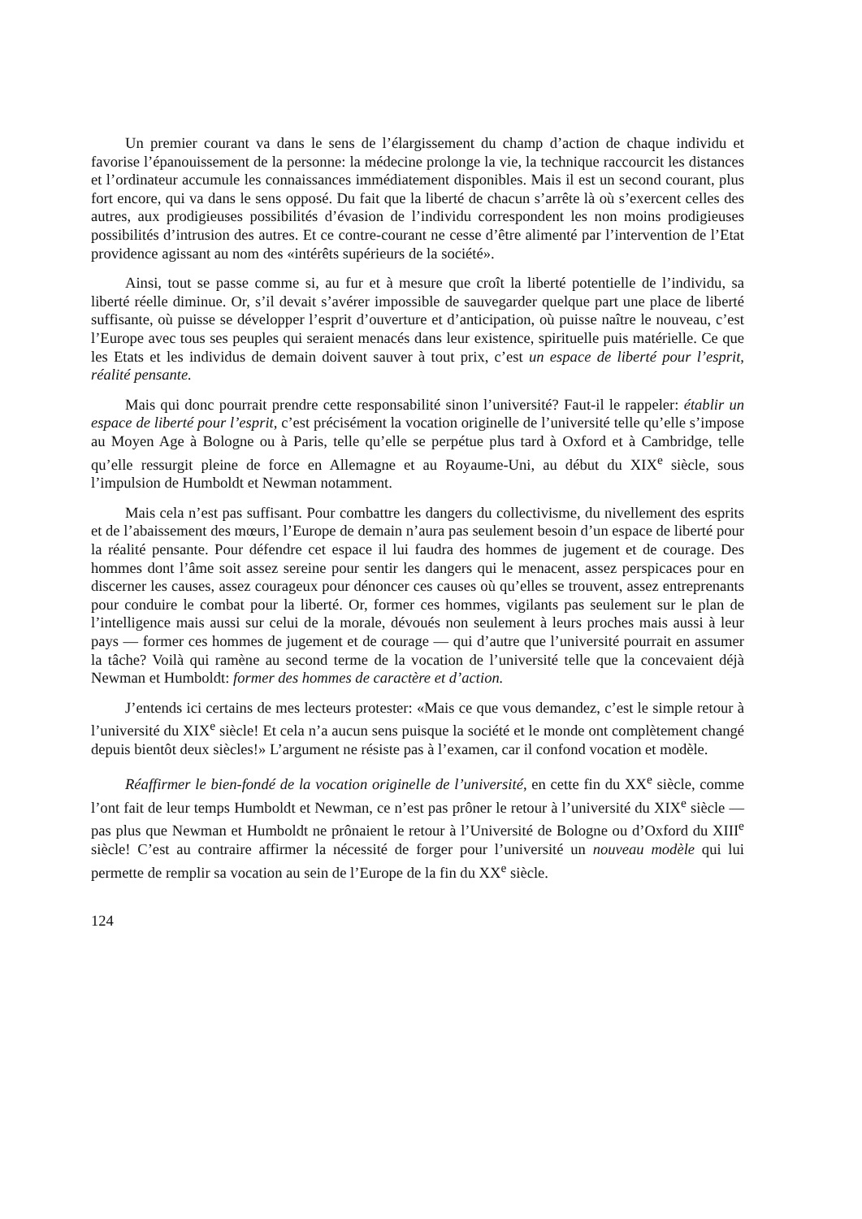Un premier courant va dans le sens de l’élargissement du champ d’action de chaque individu et favorise l’épanouissement de la personne: la médecine prolonge la vie, la technique raccourcit les distances et l’ordinateur accumule les connaissances immédiatement disponibles. Mais il est un second courant, plus fort encore, qui va dans le sens opposé. Du fait que la liberté de chacun s’arrête là où s’exercent celles des autres, aux prodigieuses possibilités d’évasion de l’individu correspondent les non moins prodigieuses possibilités d’intrusion des autres. Et ce contre-courant ne cesse d’être alimenté par l’intervention de l’Etat providence agissant au nom des «intérêts supérieurs de la société».
Ainsi, tout se passe comme si, au fur et à mesure que croît la liberté potentielle de l’individu, sa liberté réelle diminue. Or, s’il devait s’avérer impossible de sauvegarder quelque part une place de liberté suffisante, où puisse se développer l’esprit d’ouverture et d’anticipation, où puisse naître le nouveau, c’est l’Europe avec tous ses peuples qui seraient menacés dans leur existence, spirituelle puis matérielle. Ce que les Etats et les individus de demain doivent sauver à tout prix, c’est un espace de liberté pour l’esprit, réalité pensante.
Mais qui donc pourrait prendre cette responsabilité sinon l’université? Faut-il le rappeler: établir un espace de liberté pour l’esprit, c’est précisément la vocation originelle de l’université telle qu’elle s’impose au Moyen Age à Bologne ou à Paris, telle qu’elle se perpétue plus tard à Oxford et à Cambridge, telle qu’elle ressurgit pleine de force en Allemagne et au Royaume-Uni, au début du XIX<sup>e</sup> siècle, sous l’impulsion de Humboldt et Newman notamment.
Mais cela n’est pas suffisant. Pour combattre les dangers du collectivisme, du nivellement des esprits et de l’abaissement des mœurs, l’Europe de demain n’aura pas seulement besoin d’un espace de liberté pour la réalité pensante. Pour défendre cet espace il lui faudra des hommes de jugement et de courage. Des hommes dont l’âme soit assez sereine pour sentir les dangers qui le menacent, assez perspicaces pour en discerner les causes, assez courageux pour dénoncer ces causes où qu’elles se trouvent, assez entreprenants pour conduire le combat pour la liberté. Or, former ces hommes, vigilants pas seulement sur le plan de l’intelligence mais aussi sur celui de la morale, dévoués non seulement à leurs proches mais aussi à leur pays — former ces hommes de jugement et de courage — qui d’autre que l’université pourrait en assumer la tâche? Voilà qui ramène au second terme de la vocation de l’université telle que la concevaient déjà Newman et Humboldt: former des hommes de caractère et d’action.
J’entends ici certains de mes lecteurs protester: «Mais ce que vous demandez, c’est le simple retour à l’université du XIX<sup>e</sup> siècle! Et cela n’a aucun sens puisque la société et le monde ont complètement changé depuis bientôt deux siècles!» L’argument ne résiste pas à l’examen, car il confond vocation et modèle.
Réaffirmer le bien-fondé de la vocation originelle de l’université, en cette fin du XX<sup>e</sup> siècle, comme l’ont fait de leur temps Humboldt et Newman, ce n’est pas prôner le retour à l’université du XIX<sup>e</sup> siècle — pas plus que Newman et Humboldt ne prônaient le retour à l’Université de Bologne ou d’Oxford du XIII<sup>e</sup> siècle! C’est au contraire affirmer la nécessité de forger pour l’université un nouveau modèle qui lui permette de remplir sa vocation au sein de l’Europe de la fin du XX<sup>e</sup> siècle.
124